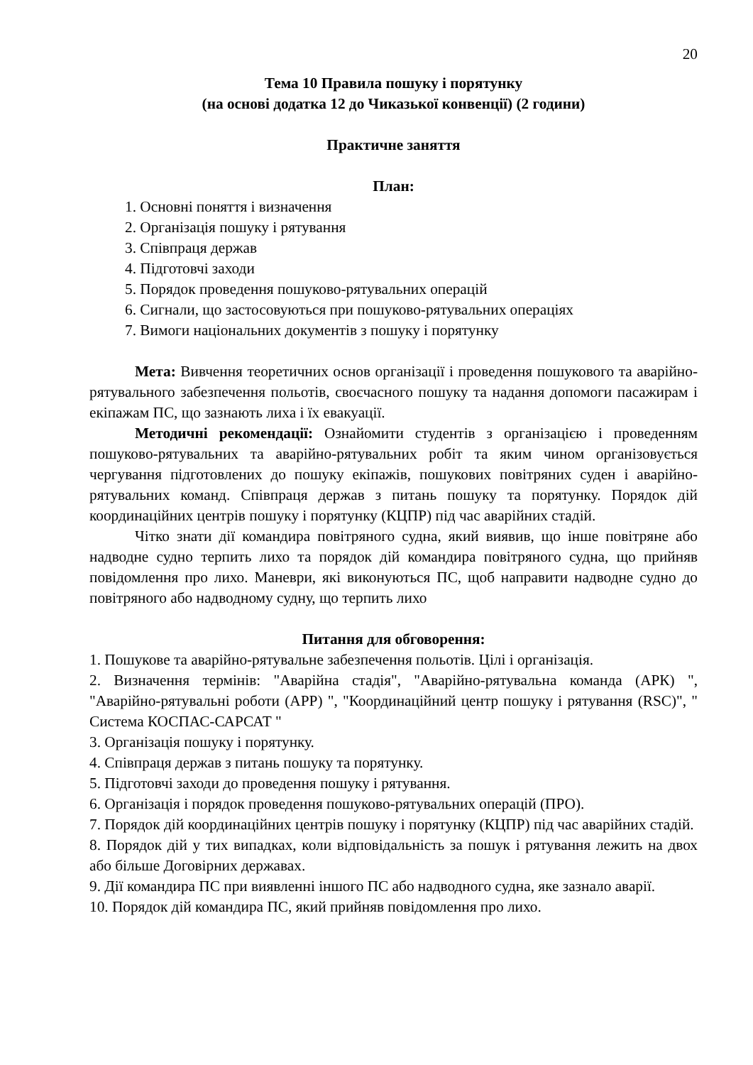20
Тема 10 Правила пошуку і порятунку
(на основі додатка 12 до Чиказької конвенції) (2 години)
Практичне заняття
План:
1. Основні поняття і визначення
2. Організація пошуку і рятування
3. Співпраця держав
4. Підготовчі заходи
5. Порядок проведення пошуково-рятувальних операцій
6. Сигнали, що застосовуються при пошуково-рятувальних операціях
7. Вимоги національних документів з пошуку і порятунку
Мета: Вивчення теоретичних основ організації і проведення пошукового та аварійно-рятувального забезпечення польотів, своєчасного пошуку та надання допомоги пасажирам і екіпажам ПС, що зазнають лиха і їх евакуації.
Методичні рекомендації: Ознайомити студентів з організацією і проведенням пошуково-рятувальних та аварійно-рятувальних робіт та яким чином організовується чергування підготовлених до пошуку екіпажів, пошукових повітряних суден і аварійно-рятувальних команд. Співпраця держав з питань пошуку та порятунку. Порядок дій координаційних центрів пошуку і порятунку (КЦПР) під час аварійних стадій.
Чітко знати дії командира повітряного судна, який виявив, що інше повітряне або надводне судно терпить лихо та порядок дій командира повітряного судна, що прийняв повідомлення про лихо. Маневри, які виконуються ПС, щоб направити надводне судно до повітряного або надводному судну, що терпить лихо
Питання для обговорення:
1. Пошукове та аварійно-рятувальне забезпечення польотів. Цілі і організація.
2. Визначення термінів: "Аварійна стадія", "Аварійно-рятувальна команда (АРК) ", "Аварійно-рятувальні роботи (АРР) ", "Координаційний центр пошуку і рятування (RSC)", " Система КОСПАС-САРСАТ "
3. Організація пошуку і порятунку.
4. Співпраця держав з питань пошуку та порятунку.
5. Підготовчі заходи до проведення пошуку і рятування.
6. Організація і порядок проведення пошуково-рятувальних операцій (ПРО).
7. Порядок дій координаційних центрів пошуку і порятунку (КЦПР) під час аварійних стадій.
8. Порядок дій у тих випадках, коли відповідальність за пошук і рятування лежить на двох або більше Договірних державах.
9. Дії командира ПС при виявленні іншого ПС або надводного судна, яке зазнало аварії.
10. Порядок дій командира ПС, який прийняв повідомлення про лихо.